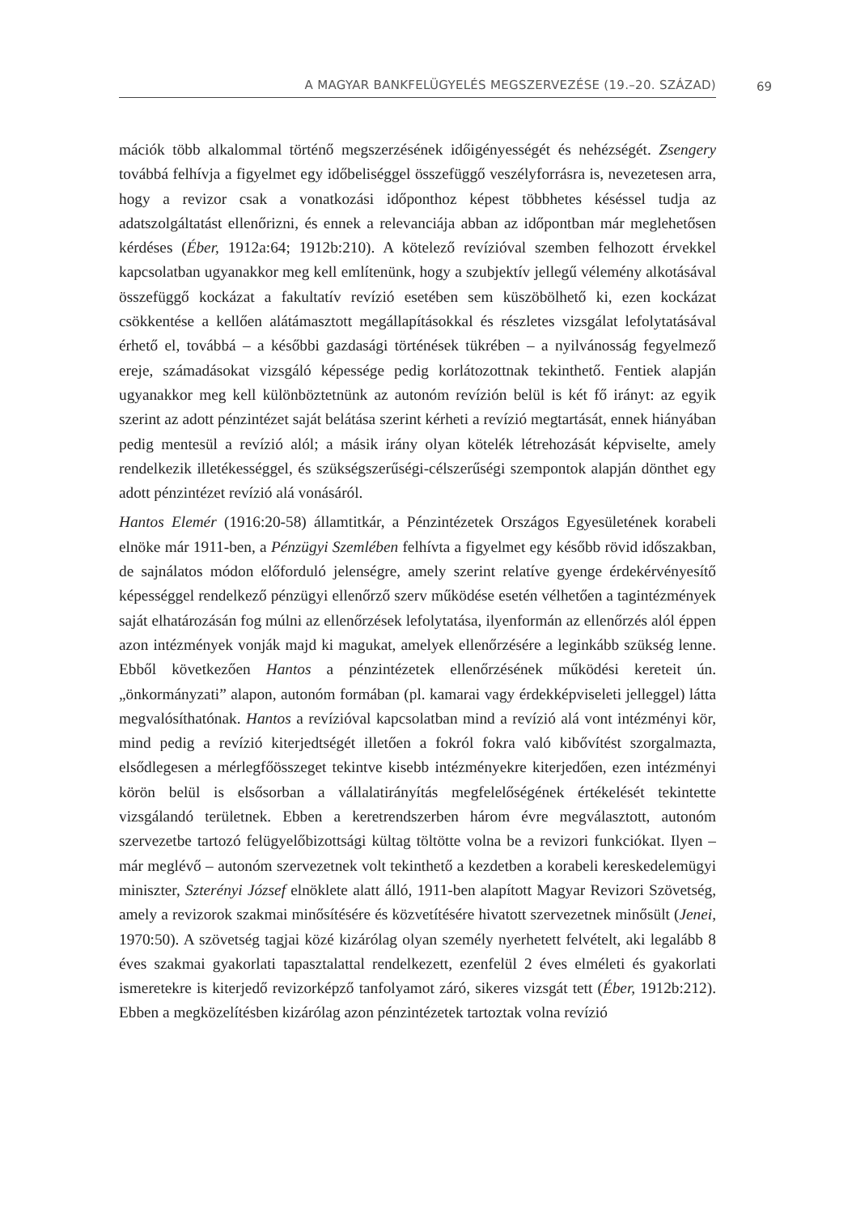A MAGYAR BANKFELÜGYELÉS MEGSZERVEZÉSE (19.–20. SZÁZAD) 69
mációk több alkalommal történő megszerzésének időigényességét és nehézségét. Zsengery továbbá felhívja a figyelmet egy időbeliséggel összefüggő veszélyforrásra is, nevezetesen arra, hogy a revizor csak a vonatkozási időponthoz képest többhetes késéssel tudja az adatszolgáltatást ellenőrizni, és ennek a relevanciája abban az időpontban már meglehetősen kérdéses (Éber, 1912a:64; 1912b:210). A kötelező revízióval szemben felhozott érvekkel kapcsolatban ugyanakkor meg kell említenünk, hogy a szubjektív jellegű vélemény alkotásával összefüggő kockázat a fakultatív revízió esetében sem küszöbölhető ki, ezen kockázat csökkentése a kellően alátámasztott megállapításokkal és részletes vizsgálat lefolytatásával érhető el, továbbá – a későbbi gazdasági történések tükrében – a nyilvánosság fegyelmező ereje, számadásokat vizsgáló képessége pedig korlátozottnak tekinthető. Fentiek alapján ugyanakkor meg kell különböztetnünk az autonóm revízión belül is két fő irányt: az egyik szerint az adott pénzintézet saját belátása szerint kérheti a revízió megtartását, ennek hiányában pedig mentesül a revízió alól; a másik irány olyan kötelék létrehozását képviselte, amely rendelkezik illetékességgel, és szükségszerűségi-célszerűségi szempontok alapján dönthet egy adott pénzintézet revízió alá vonásáról.
Hantos Elemér (1916:20-58) államtitkár, a Pénzintézetek Országos Egyesületének korabeli elnöke már 1911-ben, a Pénzügyi Szemlében felhívta a figyelmet egy később rövid időszakban, de sajnálatos módon előforduló jelenségre, amely szerint relatíve gyenge érdekérvényesítő képességgel rendelkező pénzügyi ellenőrző szerv működése esetén vélhetően a tagintézmények saját elhatározásán fog múlni az ellenőrzések lefolytatása, ilyenformán az ellenőrzés alól éppen azon intézmények vonják majd ki magukat, amelyek ellenőrzésére a leginkább szükség lenne. Ebből következően Hantos a pénzintézetek ellenőrzésének működési kereteit ún. „önkormányzati” alapon, autonóm formában (pl. kamarai vagy érdekképviseleti jelleggel) látta megvalósíthatónak. Hantos a revízióval kapcsolatban mind a revízió alá vont intézményi kör, mind pedig a revízió kiterjedtségét illetően a fokról fokra való kibővítést szorgalmazta, elsődlegesen a mérlegfőösszeget tekintve kisebb intézményekre kiterjedően, ezen intézményi körön belül is elsősorban a vállalatirányítás megfelelőségének értékelését tekintette vizsgálandó területnek. Ebben a keretrendszerben három évre megválasztott, autonóm szervezetbe tartozó felügyelőbizottsági kültag töltötte volna be a revizori funkciókat. Ilyen – már meglévő – autonóm szervezetnek volt tekinthető a kezdetben a korabeli kereskedelemügyi miniszter, Szterényi József elnöklete alatt álló, 1911-ben alapított Magyar Revizori Szövetség, amely a revizorok szakmai minősítésére és közvetítésére hivatott szervezetnek minősült (Jenei, 1970:50). A szövetség tagjai közé kizárólag olyan személy nyerhetett felvételt, aki legalább 8 éves szakmai gyakorlati tapasztalattal rendelkezett, ezenfelül 2 éves elméleti és gyakorlati ismeretekre is kiterjedő revizorképző tanfolyamot záró, sikeres vizsgát tett (Éber, 1912b:212). Ebben a megközelítésben kizárólag azon pénzintézetek tartoztak volna revízió